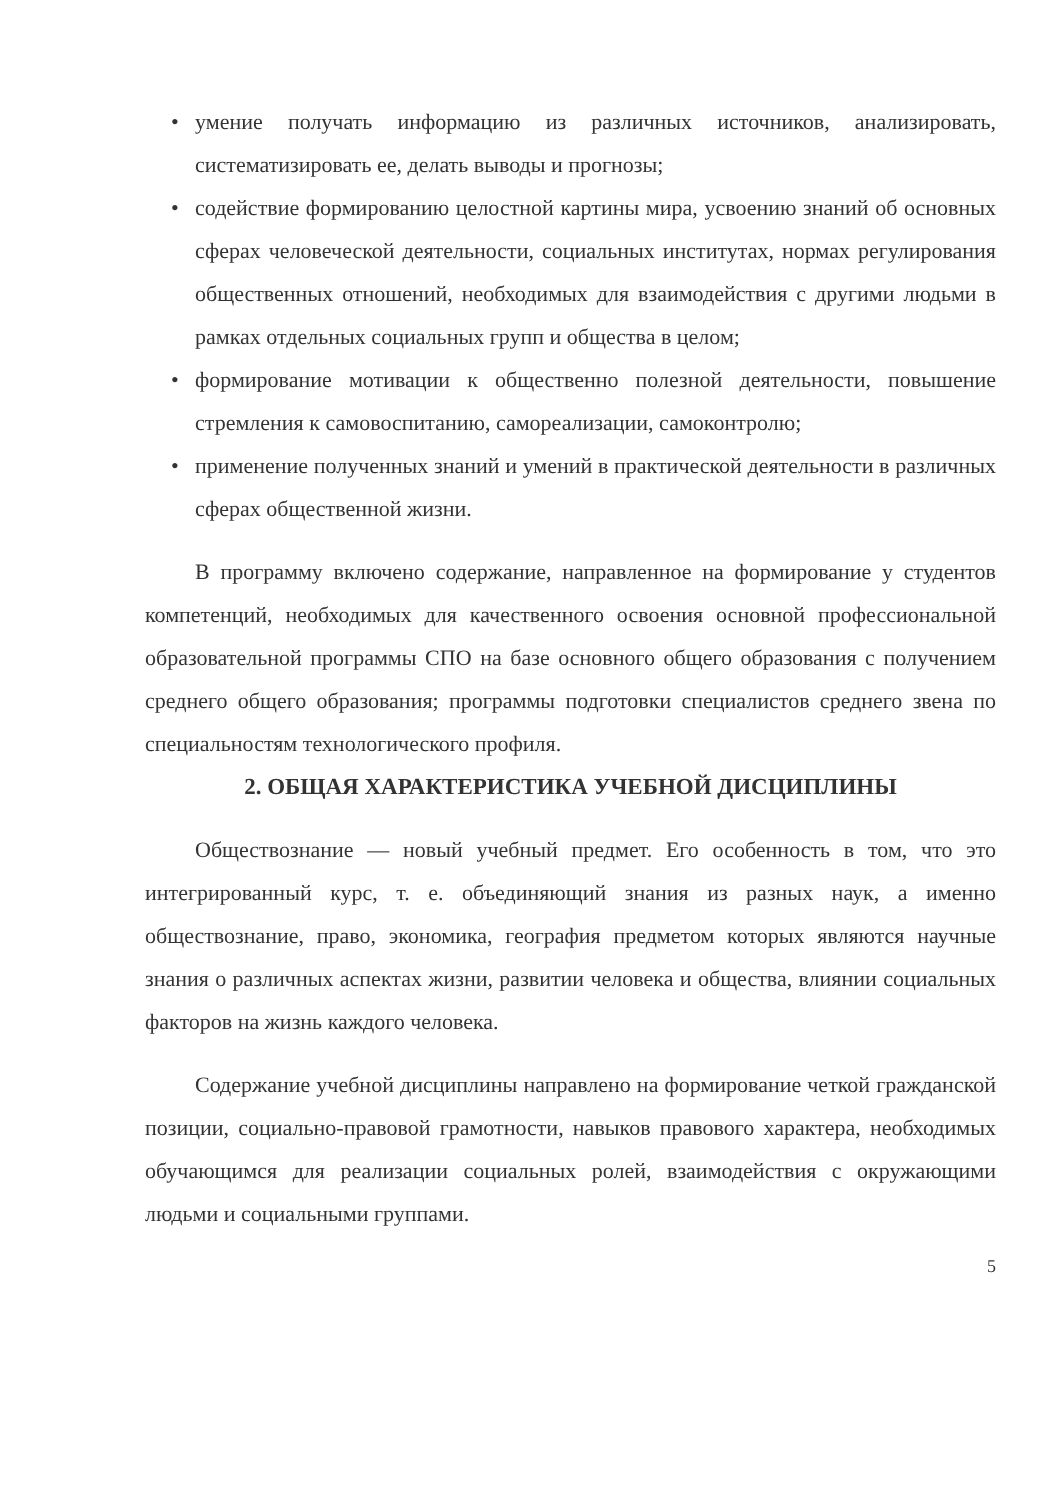• умение получать информацию из различных источников, анализировать, систематизировать ее, делать выводы и прогнозы;
• содействие формированию целостной картины мира, усвоению знаний об основных сферах человеческой деятельности, социальных институтах, нормах регулирования общественных отношений, необходимых для взаимодействия с другими людьми в рамках отдельных социальных групп и общества в целом;
• формирование мотивации к общественно полезной деятельности, повышение стремления к самовоспитанию, самореализации, самоконтролю;
• применение полученных знаний и умений в практической деятельности в различных сферах общественной жизни.
В программу включено содержание, направленное на формирование у студентов компетенций, необходимых для качественного освоения основной профессиональной образовательной программы СПО на базе основного общего образования с получением среднего общего образования; программы подготовки специалистов среднего звена по специальностям технологического профиля.
2. ОБЩАЯ ХАРАКТЕРИСТИКА УЧЕБНОЙ ДИСЦИПЛИНЫ
Обществознание — новый учебный предмет. Его особенность в том, что это интегрированный курс, т. е. объединяющий знания из разных наук, а именно обществознание, право, экономика, география предметом которых являются научные знания о различных аспектах жизни, развитии человека и общества, влиянии социальных факторов на жизнь каждого человека.
Содержание учебной дисциплины направлено на формирование четкой гражданской позиции, социально-правовой грамотности, навыков правового характера, необходимых обучающимся для реализации социальных ролей, взаимодействия с окружающими людьми и социальными группами.
5